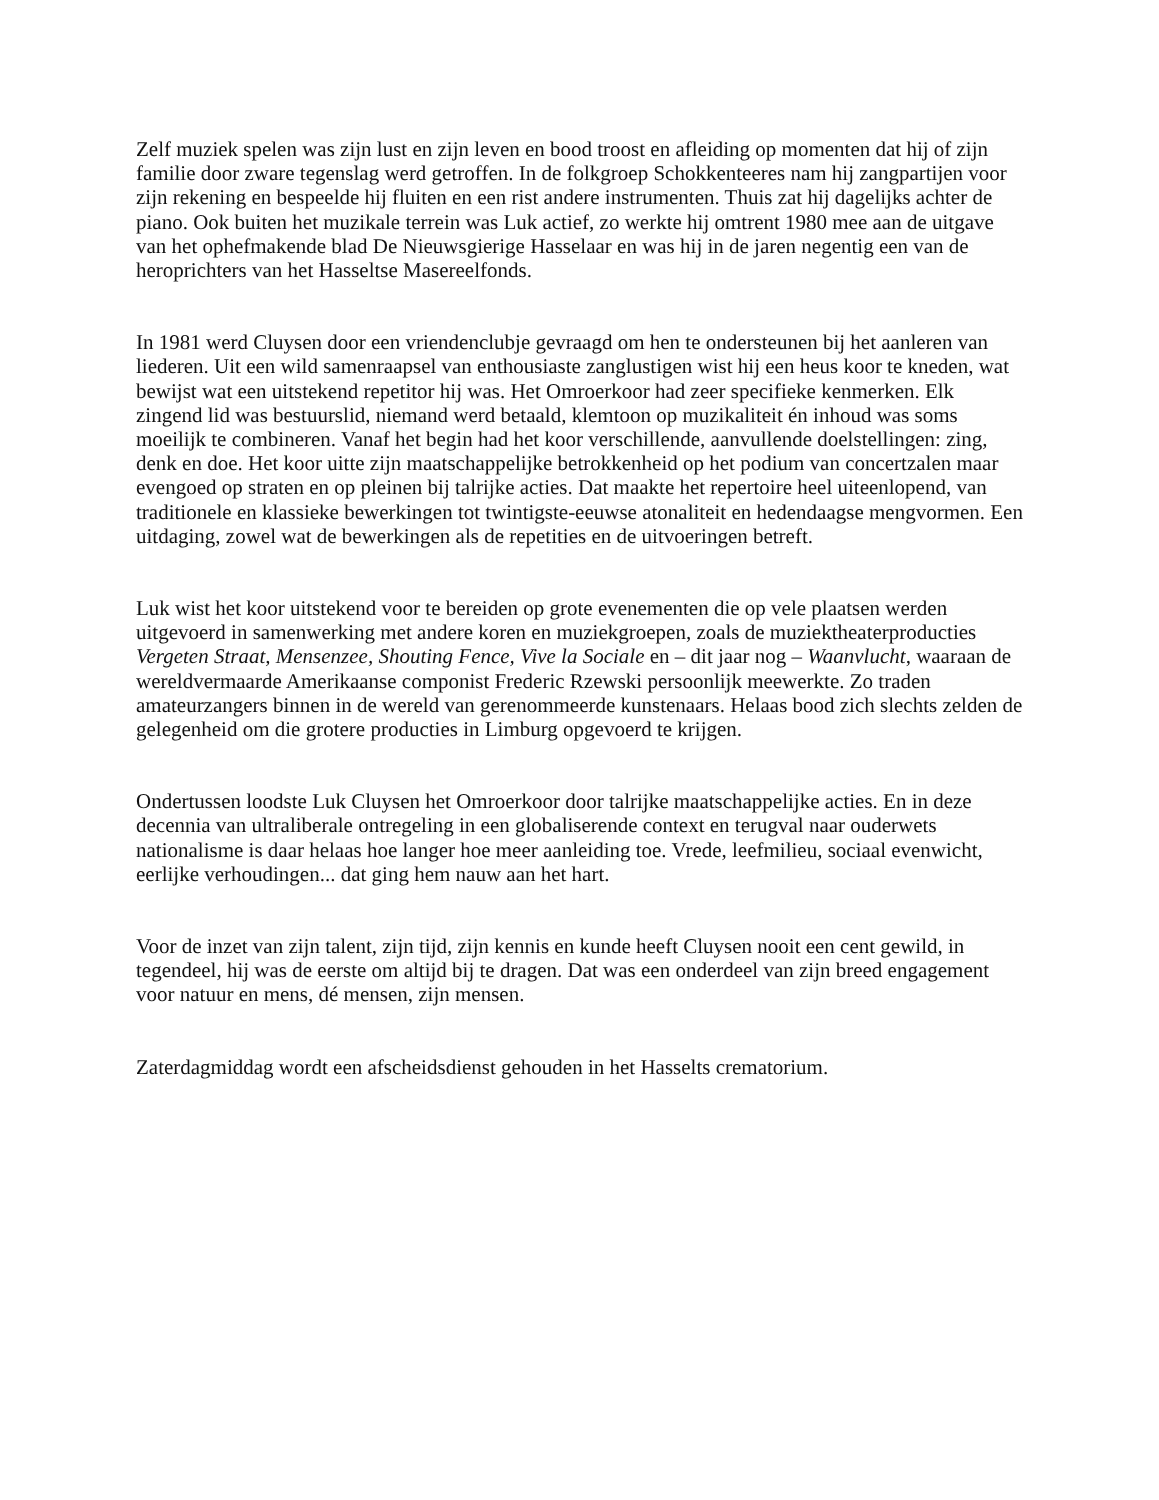Zelf muziek spelen was zijn lust en zijn leven en bood troost en afleiding op momenten dat hij of zijn familie door zware tegenslag werd getroffen. In de folkgroep Schokkenteeres nam hij zangpartijen voor zijn rekening en bespeelde hij fluiten en een rist andere instrumenten. Thuis zat hij dagelijks achter de piano. Ook buiten het muzikale terrein was Luk actief, zo werkte hij omtrent 1980 mee aan de uitgave van het ophefmakende blad De Nieuwsgierige Hasselaar en was hij in de jaren negentig een van de heroprichters van het Hasseltse Masereelfonds.
In 1981 werd Cluysen door een vriendenclubje gevraagd om hen te ondersteunen bij het aanleren van liederen. Uit een wild samenraapsel van enthousiaste zanglustigen wist hij een heus koor te kneden, wat bewijst wat een uitstekend repetitor hij was. Het Omroerkoor had zeer specifieke kenmerken. Elk zingend lid was bestuurslid, niemand werd betaald, klemtoon op muzikaliteit én inhoud was soms moeilijk te combineren. Vanaf het begin had het koor verschillende, aanvullende doelstellingen: zing, denk en doe. Het koor uitte zijn maatschappelijke betrokkenheid op het podium van concertzalen maar evengoed op straten en op pleinen bij talrijke acties. Dat maakte het repertoire heel uiteenlopend, van traditionele en klassieke bewerkingen tot twintigste-eeuwse atonaliteit en hedendaagse mengvormen. Een uitdaging, zowel wat de bewerkingen als de repetities en de uitvoeringen betreft.
Luk wist het koor uitstekend voor te bereiden op grote evenementen die op vele plaatsen werden uitgevoerd in samenwerking met andere koren en muziekgroepen, zoals de muziektheaterproducties Vergeten Straat, Mensenzee, Shouting Fence, Vive la Sociale en – dit jaar nog – Waanvlucht, waaraan de wereldvermaarde Amerikaanse componist Frederic Rzewski persoonlijk meewerkte. Zo traden amateurzangers binnen in de wereld van gerenommeerde kunstenaars. Helaas bood zich slechts zelden de gelegenheid om die grotere producties in Limburg opgevoerd te krijgen.
Ondertussen loodste Luk Cluysen het Omroerkoor door talrijke maatschappelijke acties. En in deze decennia van ultraliberale ontregeling in een globaliserende context en terugval naar ouderwets nationalisme is daar helaas hoe langer hoe meer aanleiding toe. Vrede, leefmilieu, sociaal evenwicht, eerlijke verhoudingen... dat ging hem nauw aan het hart.
Voor de inzet van zijn talent, zijn tijd, zijn kennis en kunde heeft Cluysen nooit een cent gewild, in tegendeel, hij was de eerste om altijd bij te dragen. Dat was een onderdeel van zijn breed engagement voor natuur en mens, dé mensen, zijn mensen.
Zaterdagmiddag wordt een afscheidsdienst gehouden in het Hasselts crematorium.